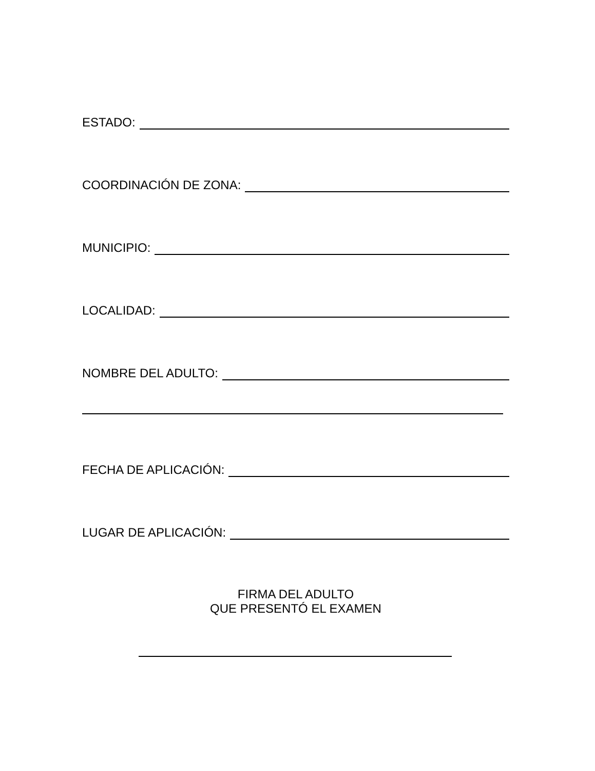ESTADO:
COORDINACIÓN DE ZONA:
MUNICIPIO:
LOCALIDAD:
NOMBRE DEL ADULTO:
FECHA DE APLICACIÓN:
LUGAR DE APLICACIÓN:
FIRMA DEL ADULTO
QUE PRESENTÓ EL EXAMEN